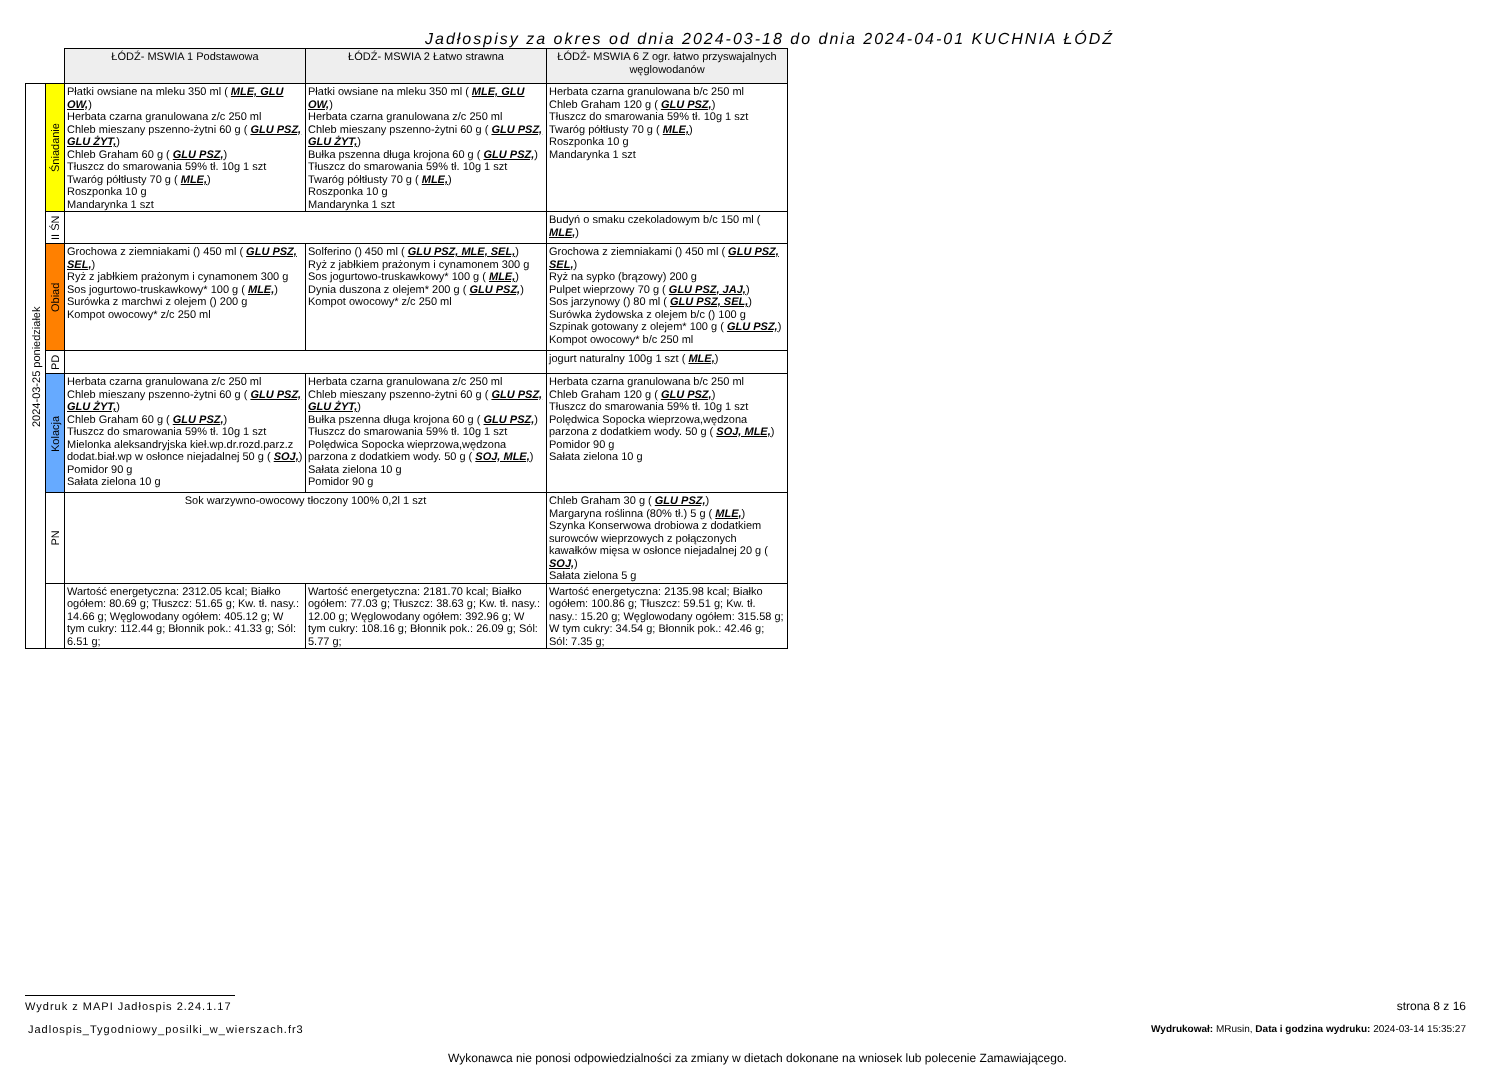Jadłospisy za okres od dnia 2024-03-18 do dnia 2024-04-01 KUCHNIA ŁÓDŹ
| | | ŁÓDŹ- MSWIA 1 Podstawowa | ŁÓDŹ- MSWIA 2 Łatwo strawna | ŁÓDŹ- MSWIA 6 Z ogr. łatwo przyswajalnych węglowodanów |
| 2024-03-25 poniedziałek | Śniadanie | Płatki owsiane na mleku 350 ml ( MLE, GLU OW, ) Herbata czarna granulowana z/c 250 ml Chleb mieszany pszenno-żytni 60 g ( GLU PSZ, GLU ŻYT, ) Chleb Graham 60 g ( GLU PSZ, ) Tłuszcz do smarowania 59% tł. 10g 1 szt Twaróg półtłusty 70 g ( MLE, ) Roszponka 10 g Mandarynka 1 szt | Płatki owsiane na mleku 350 ml ( MLE, GLU OW, ) Herbata czarna granulowana z/c 250 ml Chleb mieszany pszenno-żytni 60 g ( GLU PSZ, GLU ŻYT, ) Bułka pszenna długa krojona 60 g ( GLU PSZ, ) Tłuszcz do smarowania 59% tł. 10g 1 szt Twaróg półtłusty 70 g ( MLE, ) Roszponka 10 g Mandarynka 1 szt | Herbata czarna granulowana b/c 250 ml Chleb Graham 120 g ( GLU PSZ, ) Tłuszcz do smarowania 59% tł. 10g 1 szt Twaróg półtłusty 70 g ( MLE, ) Roszponka 10 g Mandarynka 1 szt |
| | II ŚN | | | Budyń o smaku czekoladowym b/c 150 ml ( MLE, ) |
| | Obiad | Grochowa z ziemniakami () 450 ml ( GLU PSZ, SEL, ) Ryż z jabłkiem prażonym i cynamonem 300 g Sos jogurtowo-truskawkowy* 100 g ( MLE, ) Surówka z marchwi z olejem () 200 g Kompot owocowy* z/c 250 ml | Solferino () 450 ml ( GLU PSZ, MLE, SEL, ) Ryż z jabłkiem prażonym i cynamonem 300 g Sos jogurtowo-truskawkowy* 100 g ( MLE, ) Dynia duszona z olejem* 200 g ( GLU PSZ, ) Kompot owocowy* z/c 250 ml | Grochowa z ziemniakami () 450 ml ( GLU PSZ, SEL, ) Ryż na sypko (brązowy) 200 g Pulpet wieprzowy 70 g ( GLU PSZ, JAJ, ) Sos jarzynowy () 80 ml ( GLU PSZ, SEL, ) Surówka żydowska z olejem b/c () 100 g Szpinak gotowany z olejem* 100 g ( GLU PSZ, ) Kompot owocowy* b/c 250 ml |
| | PD | | | jogurt naturalny 100g 1 szt ( MLE, ) |
| | Kolacja | Herbata czarna granulowana z/c 250 ml Chleb mieszany pszenno-żytni 60 g ( GLU PSZ, GLU ŻYT, ) Chleb Graham 60 g ( GLU PSZ, ) Tłuszcz do smarowania 59% tł. 10g 1 szt Mielonka aleksandryjska kieł.wp.dr.rozd.parz.z dodat.biał.wp w osłonce niejadalnej 50 g ( SOJ, ) Pomidor 90 g Sałata zielona 10 g | Herbata czarna granulowana z/c 250 ml Chleb mieszany pszenno-żytni 60 g ( GLU PSZ, GLU ŻYT, ) Bułka pszenna długa krojona 60 g ( GLU PSZ, ) Tłuszcz do smarowania 59% tł. 10g 1 szt Polędwica Sopocka wieprzowa,wędzona parzona z dodatkiem wody. 50 g ( SOJ, MLE, ) Sałata zielona 10 g Pomidor 90 g | Herbata czarna granulowana b/c 250 ml Chleb Graham 120 g ( GLU PSZ, ) Tłuszcz do smarowania 59% tł. 10g 1 szt Polędwica Sopocka wieprzowa,wędzona parzona z dodatkiem wody. 50 g ( SOJ, MLE, ) Pomidor 90 g Sałata zielona 10 g |
| | PN | Sok warzywno-owocowy tłoczony 100% 0,2l 1 szt | | Chleb Graham 30 g ( GLU PSZ, ) Margaryna roślinna (80% tł.) 5 g ( MLE, ) Szynka Konserwowa drobiowa z dodatkiem surowców wieprzowych z połączonych kawałków mięsa w osłonce niejadalnej 20 g ( SOJ, ) Sałata zielona 5 g |
| | | Wartość energetyczna: 2312.05 kcal; Białko ogółem: 80.69 g; Tłuszcz: 51.65 g; Kw. tł. nasy.: 14.66 g; Węglowodany ogółem: 405.12 g; W tym cukry: 112.44 g; Błonnik pok.: 41.33 g; Sól: 6.51 g; | Wartość energetyczna: 2181.70 kcal; Białko ogółem: 77.03 g; Tłuszcz: 38.63 g; Kw. tł. nasy.: 12.00 g; Węglowodany ogółem: 392.96 g; W tym cukry: 108.16 g; Błonnik pok.: 26.09 g; Sól: 5.77 g; | Wartość energetyczna: 2135.98 kcal; Białko ogółem: 100.86 g; Tłuszcz: 59.51 g; Kw. tł. nasy.: 15.20 g; Węglowodany ogółem: 315.58 g; W tym cukry: 34.54 g; Błonnik pok.: 42.46 g; Sól: 7.35 g; |
Wydruk z MAPI Jadłospis 2.24.1.17
strona 8 z 16
Jadlospis_Tygodniowy_posilki_w_wierszach.fr3
Wydrukował: MRusin, Data i godzina wydruku: 2024-03-14 15:35:27
Wykonawca nie ponosi odpowiedzialności za zmiany w dietach dokonane na wniosek lub polecenie Zamawiającego.